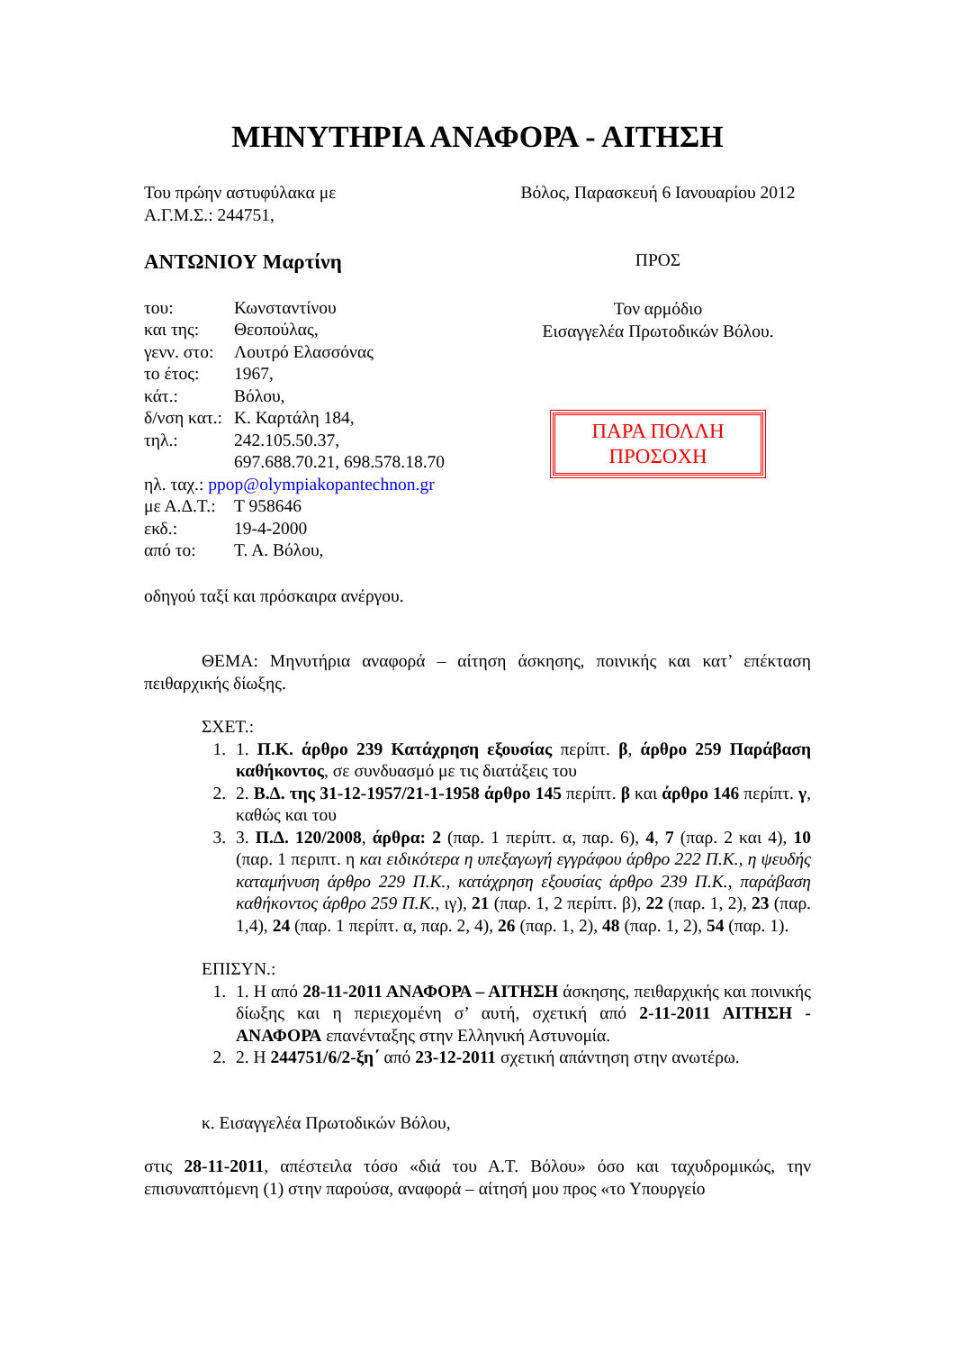ΜΗΝΥΤΗΡΙΑ ΑΝΑΦΟΡΑ - ΑΙΤΗΣΗ
Του πρώην αστυφύλακα με
Α.Γ.Μ.Σ.: 244751,
ΑΝΤΩΝΙΟΥ Μαρτίνη
| του: | Κωνσταντίνου |
| και της: | Θεοπούλας, |
| γενν. στο: | Λουτρό Ελασσόνας |
| το έτος: | 1967, |
| κάτ.: | Βόλου, |
| δ/νση κατ.: | Κ. Καρτάλη 184, |
| τηλ.: | 242.105.50.37, 697.688.70.21, 698.578.18.70 |
| ηλ. ταχ.: ppop@olympiakopantechnon.gr | |
| με Α.Δ.Τ.: | Τ 958646 |
| εκδ.: | 19-4-2000 |
| από το: | Τ. Α. Βόλου, |
Βόλος, Παρασκευή 6 Ιανουαρίου 2012
ΠΡΟΣ
Τον αρμόδιο
Εισαγγελέα Πρωτοδικών Βόλου.
ΠΑΡΑ ΠΟΛΛΗ
ΠΡΟΣΟΧΗ
οδηγού ταξί και πρόσκαιρα ανέργου.
ΘΕΜΑ: Μηνυτήρια αναφορά – αίτηση άσκησης, ποινικής και κατ’ επέκταση πειθαρχικής δίωξης.
ΣΧΕΤ.:
1. 1. Π.Κ. άρθρο 239 Κατάχρηση εξουσίας περίπτ. β, άρθρο 259 Παράβαση καθήκοντος, σε συνδυασμό με τις διατάξεις του
2. 2. Β.Δ. της 31-12-1957/21-1-1958 άρθρο 145 περίπτ. β και άρθρο 146 περίπτ. γ, καθώς και του
3. 3. Π.Δ. 120/2008, άρθρα: 2 (παρ. 1 περίπτ. α, παρ. 6), 4, 7 (παρ. 2 και 4), 10 (παρ. 1 περιπτ. η και ειδικότερα η υπεξαγωγή εγγράφου άρθρο 222 Π.Κ., η ψευδής καταμήνυση άρθρο 229 Π.Κ., κατάχρηση εξουσίας άρθρο 239 Π.Κ., παράβαση καθήκοντος άρθρο 259 Π.Κ., ιγ), 21 (παρ. 1, 2 περίπτ. β), 22 (παρ. 1, 2), 23 (παρ. 1,4), 24 (παρ. 1 περίπτ. α, παρ. 2, 4), 26 (παρ. 1, 2), 48 (παρ. 1, 2), 54 (παρ. 1).
ΕΠΙΣΥΝ.:
1. 1. Η από 28-11-2011 ΑΝΑΦΟΡΑ – ΑΙΤΗΣΗ άσκησης, πειθαρχικής και ποινικής δίωξης και η περιεχομένη σ’ αυτή, σχετική από 2-11-2011 ΑΙΤΗΣΗ - ΑΝΑΦΟΡΑ επανένταξης στην Ελληνική Αστυνομία.
2. 2. Η 244751/6/2-ξη΄ από 23-12-2011 σχετική απάντηση στην ανωτέρω.
κ. Εισαγγελέα Πρωτοδικών Βόλου,
στις 28-11-2011, απέστειλα τόσο «διά του Α.Τ. Βόλου» όσο και ταχυδρομικώς, την επισυναπτόμενη (1) στην παρούσα, αναφορά – αίτησή μου προς «το Υπουργείο